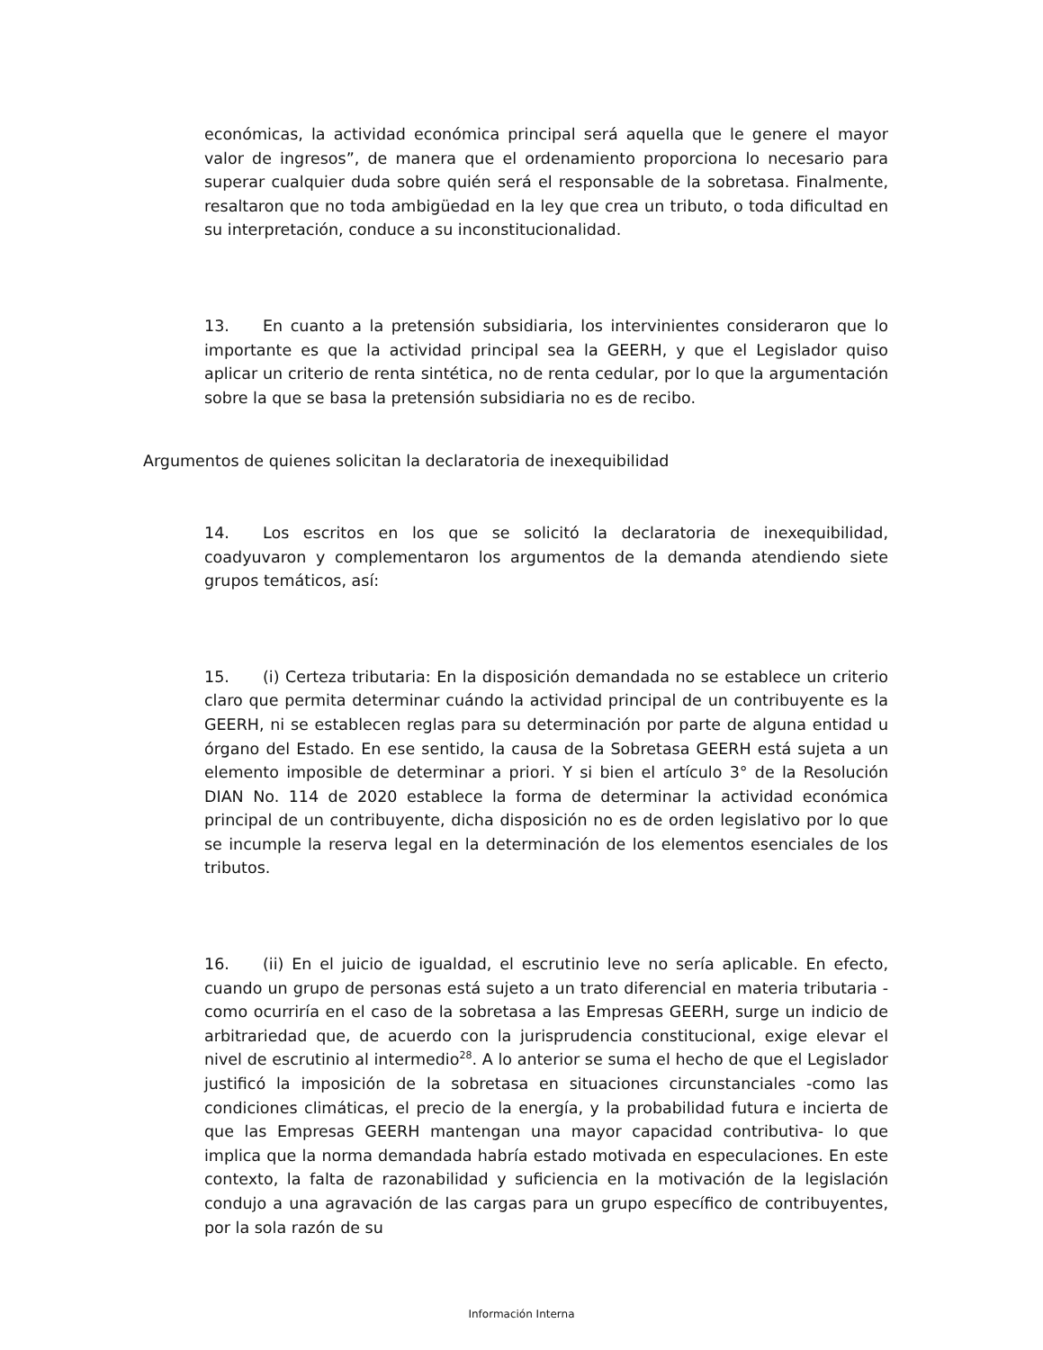económicas, la actividad económica principal será aquella que le genere el mayor valor de ingresos”, de manera que el ordenamiento proporciona lo necesario para superar cualquier duda sobre quién será el responsable de la sobretasa. Finalmente, resaltaron que no toda ambigüedad en la ley que crea un tributo, o toda dificultad en su interpretación, conduce a su inconstitucionalidad.
13. En cuanto a la pretensión subsidiaria, los intervinientes consideraron que lo importante es que la actividad principal sea la GEERH, y que el Legislador quiso aplicar un criterio de renta sintética, no de renta cedular, por lo que la argumentación sobre la que se basa la pretensión subsidiaria no es de recibo.
Argumentos de quienes solicitan la declaratoria de inexequibilidad
14. Los escritos en los que se solicitó la declaratoria de inexequibilidad, coadyuvaron y complementaron los argumentos de la demanda atendiendo siete grupos temáticos, así:
15. (i) Certeza tributaria: En la disposición demandada no se establece un criterio claro que permita determinar cuándo la actividad principal de un contribuyente es la GEERH, ni se establecen reglas para su determinación por parte de alguna entidad u órgano del Estado. En ese sentido, la causa de la Sobretasa GEERH está sujeta a un elemento imposible de determinar a priori. Y si bien el artículo 3° de la Resolución DIAN No. 114 de 2020 establece la forma de determinar la actividad económica principal de un contribuyente, dicha disposición no es de orden legislativo por lo que se incumple la reserva legal en la determinación de los elementos esenciales de los tributos.
16. (ii) En el juicio de igualdad, el escrutinio leve no sería aplicable. En efecto, cuando un grupo de personas está sujeto a un trato diferencial en materia tributaria -como ocurriría en el caso de la sobretasa a las Empresas GEERH, surge un indicio de arbitrariedad que, de acuerdo con la jurisprudencia constitucional, exige elevar el nivel de escrutinio al intermedio<sup>28</sup>. A lo anterior se suma el hecho de que el Legislador justificó la imposición de la sobretasa en situaciones circunstanciales -como las condiciones climáticas, el precio de la energía, y la probabilidad futura e incierta de que las Empresas GEERH mantengan una mayor capacidad contributiva- lo que implica que la norma demandada habría estado motivada en especulaciones. En este contexto, la falta de razonabilidad y suficiencia en la motivación de la legislación condujo a una agravación de las cargas para un grupo específico de contribuyentes, por la sola razón de su
Información Interna